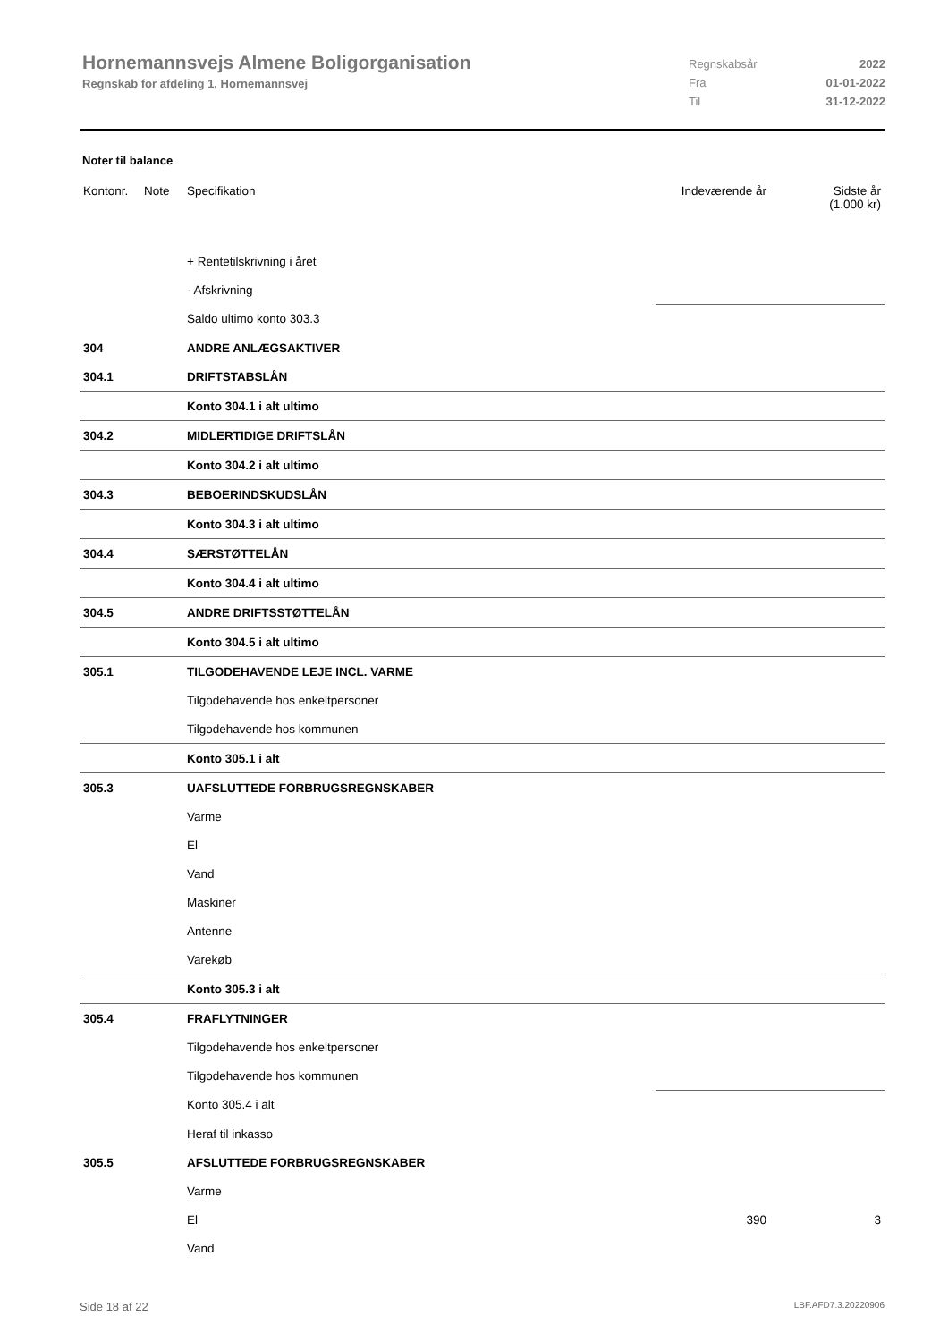Hornemannsvejs Almene Boligorganisation
Regnskab for afdeling 1, Hornemannsvej
Regnskabsår 2022
Fra 01-01-2022
Til 31-12-2022
Noter til balance
| Kontonr. | Note | Specifikation | Indeværende år | Sidste år (1.000 kr) |
| --- | --- | --- | --- | --- |
| | | + Rentetilskrivning i året | | |
| | | - Afskrivning | | |
| | | Saldo ultimo konto 303.3 | | |
| 304 | | ANDRE ANLÆGSAKTIVER | | |
| 304.1 | | DRIFTSTABSLÅN | | |
| | | Konto 304.1 i alt ultimo | | |
| 304.2 | | MIDLERTIDIGE DRIFTSLÅN | | |
| | | Konto 304.2 i alt ultimo | | |
| 304.3 | | BEBOERINDSKUDSLÅN | | |
| | | Konto 304.3 i alt ultimo | | |
| 304.4 | | SÆRSTØTTELÅN | | |
| | | Konto 304.4 i alt ultimo | | |
| 304.5 | | ANDRE DRIFTSSTØTTELÅN | | |
| | | Konto 304.5 i alt ultimo | | |
| 305.1 | | TILGODEHAVENDE LEJE INCL. VARME | | |
| | | Tilgodehavende hos enkeltpersoner | | |
| | | Tilgodehavende hos kommunen | | |
| | | Konto 305.1 i alt | | |
| 305.3 | | UAFSLUTTEDE FORBRUGSREGNSKABER | | |
| | | Varme | | |
| | | El | | |
| | | Vand | | |
| | | Maskiner | | |
| | | Antenne | | |
| | | Varekøb | | |
| | | Konto 305.3 i alt | | |
| 305.4 | | FRAFLYTNINGER | | |
| | | Tilgodehavende hos enkeltpersoner | | |
| | | Tilgodehavende hos kommunen | | |
| | | Konto 305.4 i alt | | |
| | | Heraf til inkasso | | |
| 305.5 | | AFSLUTTEDE FORBRUGSREGNSKABER | | |
| | | Varme | | |
| | | El | 390 | 3 |
| | | Vand | | |
Side 18 af 22 LBF.AFD7.3.20220906